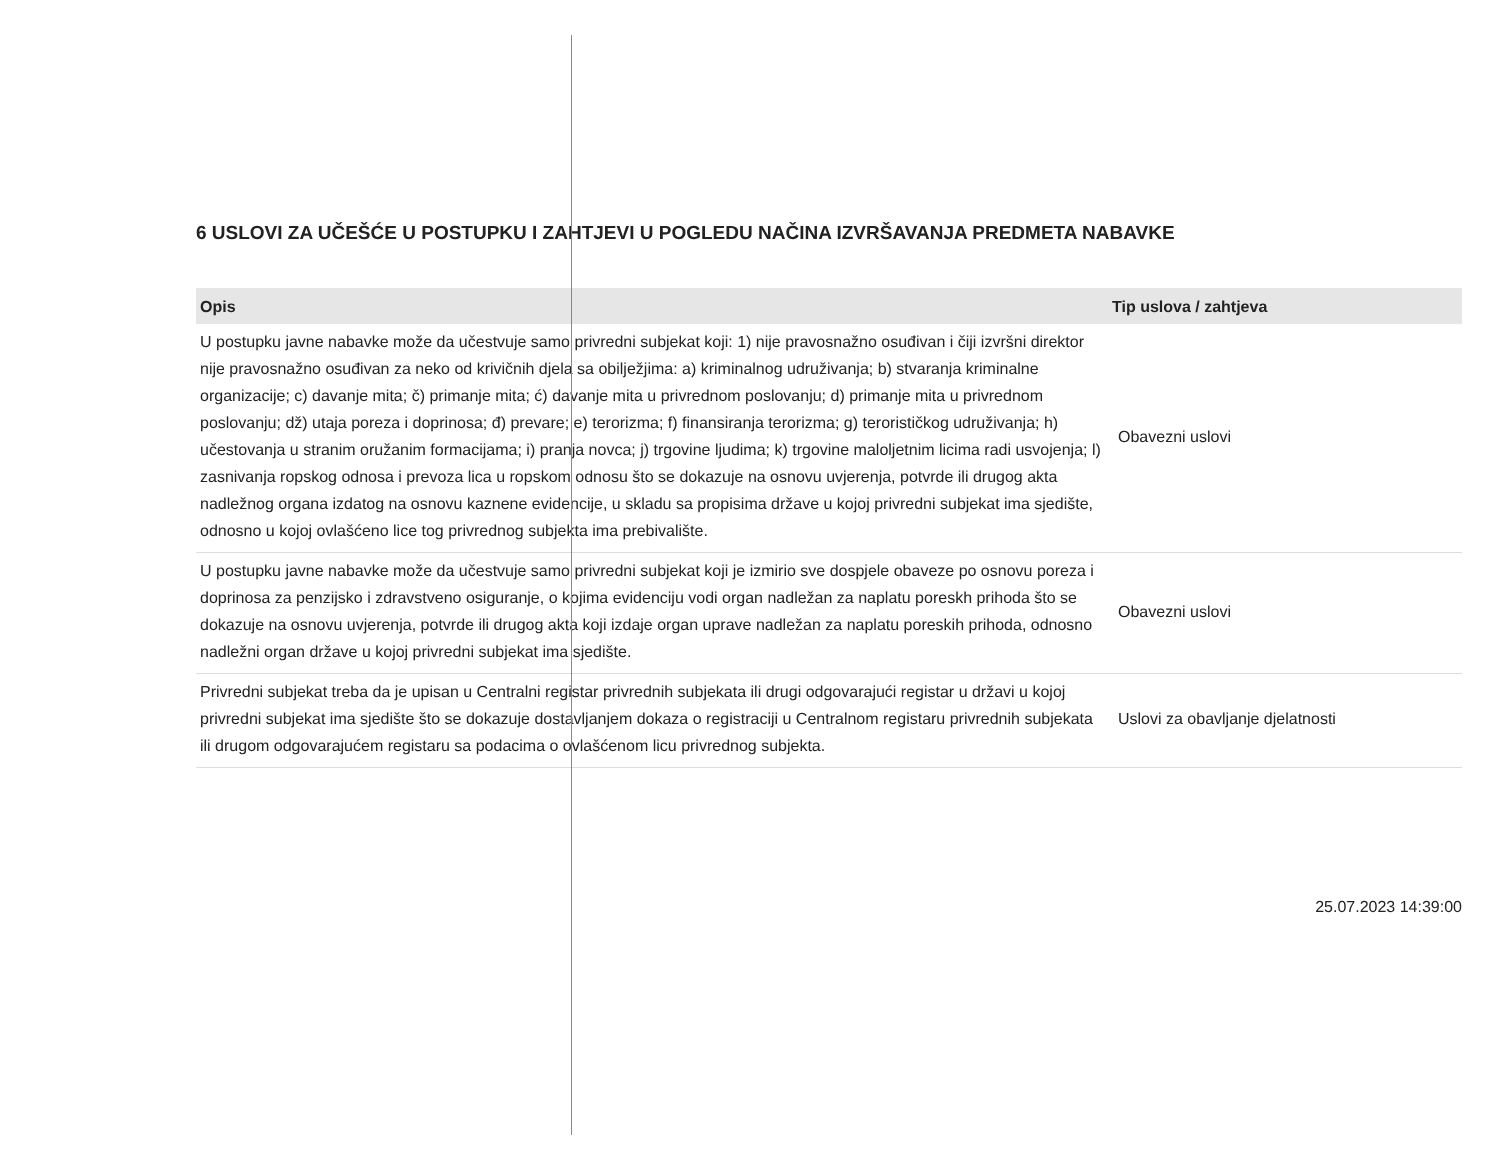6 USLOVI ZA UČEŠĆE U POSTUPKU I ZAHTJEVI U POGLEDU NAČINA IZVRŠAVANJA PREDMETA NABAVKE
| Opis | Tip uslova / zahtjeva |
| --- | --- |
| U postupku javne nabavke može da učestvuje samo privredni subjekat koji: 1) nije pravosnažno osuđivan i čiji izvršni direktor nije pravosnažno osuđivan za neko od krivičnih djela sa obilježjima: a) kriminalnog udruživanja; b) stvaranja kriminalne organizacije; c) davanje mita; č) primanje mita; ć) davanje mita u privrednom poslovanju; d) primanje mita u privrednom poslovanju; dž) utaja poreza i doprinosa; đ) prevare; e) terorizma; f) finansiranja terorizma; g) terorističkog udruživanja; h) učestovanja u stranim oružanim formacijama; i) pranja novca; j) trgovine ljudima; k) trgovine maloljetnim licima radi usvojenja; l) zasnivanja ropskog odnosa i prevoza lica u ropskom odnosu što se dokazuje na osnovu uvjerenja, potvrde ili drugog akta nadležnog organa izdatog na osnovu kaznene evidencije, u skladu sa propisima države u kojoj privredni subjekat ima sjedište, odnosno u kojoj ovlašćeno lice tog privrednog subjekta ima prebivalište. | Obavezni uslovi |
| U postupku javne nabavke može da učestvuje samo privredni subjekat koji je izmirio sve dospjele obaveze po osnovu poreza i doprinosa za penzijsko i zdravstveno osiguranje, o kojima evidenciju vodi organ nadležan za naplatu poreskh prihoda što se dokazuje na osnovu uvjerenja, potvrde ili drugog akta koji izdaje organ uprave nadležan za naplatu poreskih prihoda, odnosno nadležni organ države u kojoj privredni subjekat ima sjedište. | Obavezni uslovi |
| Privredni subjekat treba da je upisan u Centralni registar privrednih subjekata ili drugi odgovarajući registar u državi u kojoj privredni subjekat ima sjedište što se dokazuje dostavljanjem dokaza o registraciji u Centralnom registaru privrednih subjekata ili drugom odgovarajućem registaru sa podacima o ovlašćenom licu privrednog subjekta. | Uslovi za obavljanje djelatnosti |
25.07.2023 14:39:00